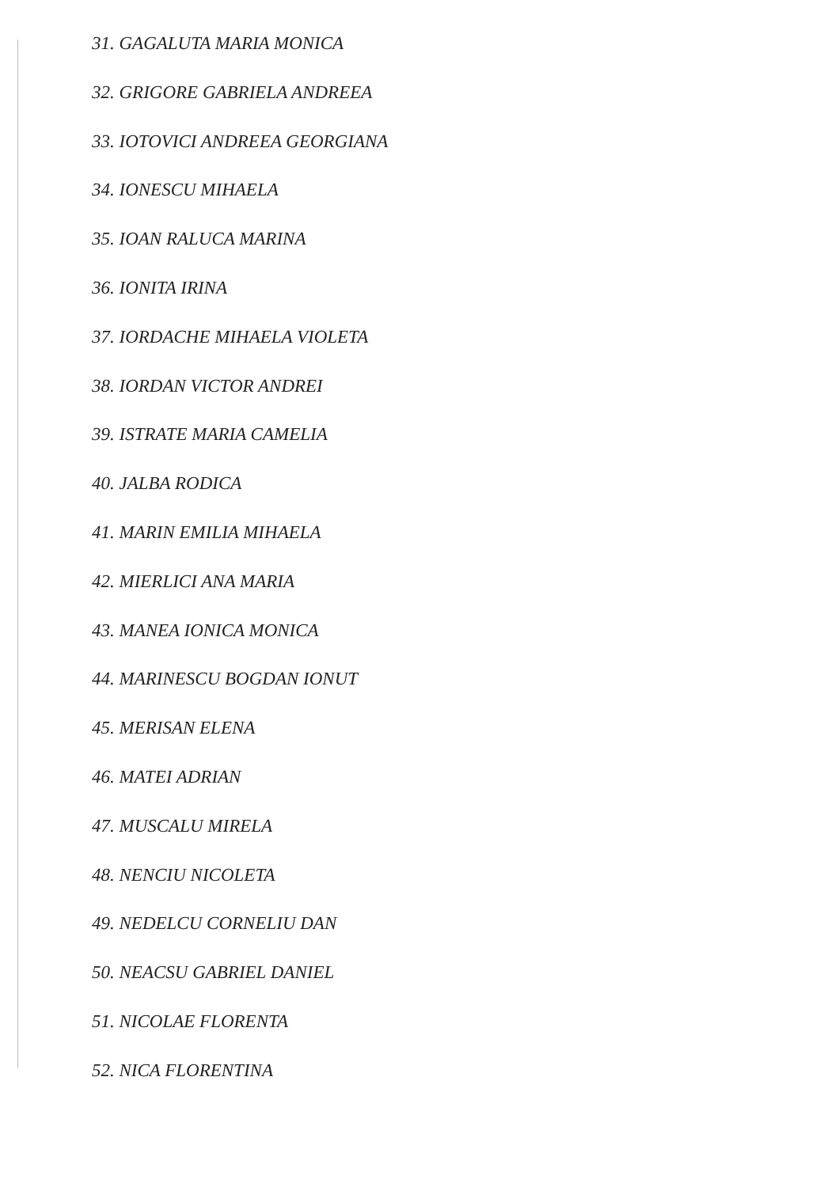31. GAGALUTA MARIA MONICA
32. GRIGORE GABRIELA ANDREEA
33. IOTOVICI ANDREEA GEORGIANA
34. IONESCU MIHAELA
35. IOAN RALUCA MARINA
36. IONITA IRINA
37. IORDACHE MIHAELA VIOLETA
38. IORDAN VICTOR ANDREI
39. ISTRATE MARIA CAMELIA
40. JALBA RODICA
41. MARIN EMILIA MIHAELA
42. MIERLICI ANA MARIA
43. MANEA IONICA MONICA
44. MARINESCU BOGDAN IONUT
45. MERISAN ELENA
46. MATEI ADRIAN
47. MUSCALU MIRELA
48. NENCIU NICOLETA
49. NEDELCU CORNELIU DAN
50. NEACSU GABRIEL DANIEL
51. NICOLAE FLORENTA
52. NICA FLORENTINA